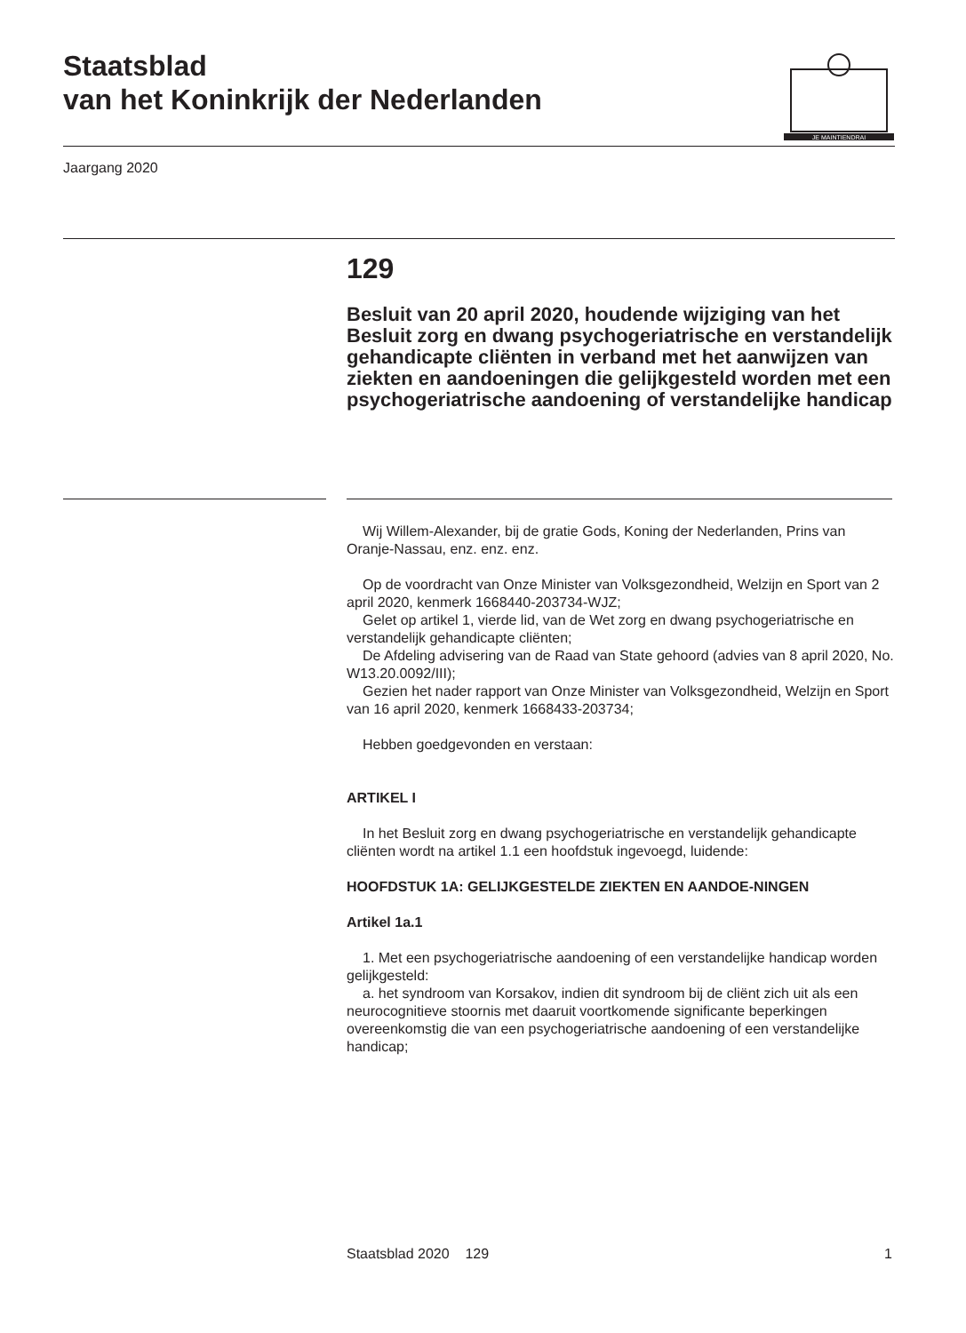Staatsblad
van het Koninkrijk der Nederlanden
JE MAINTIENDRAI
Jaargang 2020
129
Besluit van 20 april 2020, houdende wijziging van het Besluit zorg en dwang psychogeriatrische en verstandelijk gehandicapte cliënten in verband met het aanwijzen van ziekten en aandoeningen die gelijkgesteld worden met een psychogeriatrische aandoening of verstandelijke handicap
Wij Willem-Alexander, bij de gratie Gods, Koning der Nederlanden, Prins van Oranje-Nassau, enz. enz. enz.
Op de voordracht van Onze Minister van Volksgezondheid, Welzijn en Sport van 2 april 2020, kenmerk 1668440-203734-WJZ;
Gelet op artikel 1, vierde lid, van de Wet zorg en dwang psychogeriatrische en verstandelijk gehandicapte cliënten;
De Afdeling advisering van de Raad van State gehoord (advies van 8 april 2020, No. W13.20.0092/III);
Gezien het nader rapport van Onze Minister van Volksgezondheid, Welzijn en Sport van 16 april 2020, kenmerk 1668433-203734;
Hebben goedgevonden en verstaan:
ARTIKEL I
In het Besluit zorg en dwang psychogeriatrische en verstandelijk gehandicapte cliënten wordt na artikel 1.1 een hoofdstuk ingevoegd, luidende:
HOOFDSTUK 1A: GELIJKGESTELDE ZIEKTEN EN AANDOE-NINGEN
Artikel 1a.1
1. Met een psychogeriatrische aandoening of een verstandelijke handicap worden gelijkgesteld:
a. het syndroom van Korsakov, indien dit syndroom bij de cliënt zich uit als een neurocognitieve stoornis met daaruit voortkomende significante beperkingen overeenkomstig die van een psychogeriatrische aandoening of een verstandelijke handicap;
Staatsblad 2020 129 1